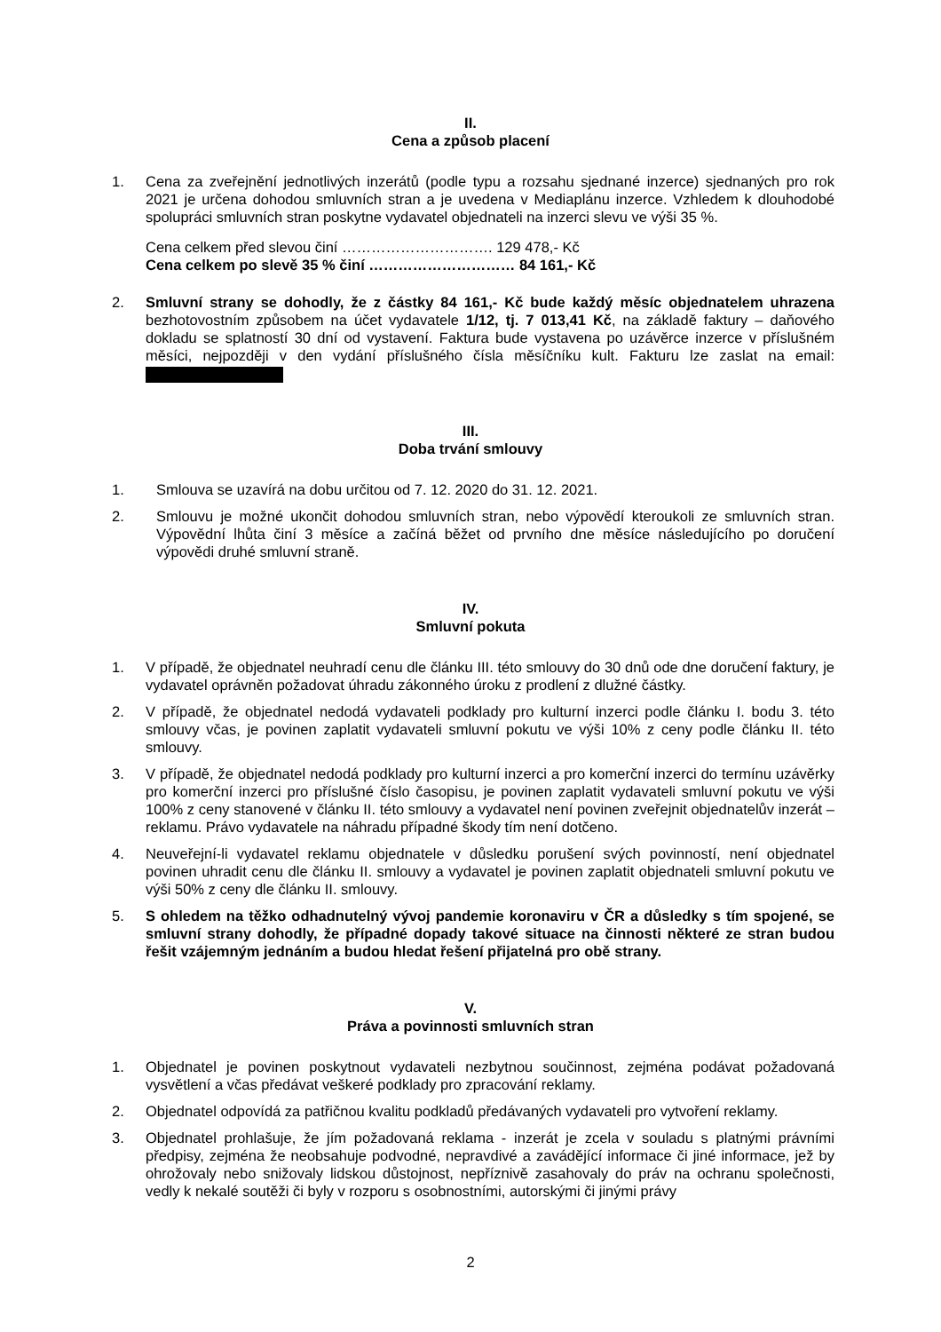II.
Cena a způsob placení
1. Cena za zveřejnění jednotlivých inzerátů (podle typu a rozsahu sjednané inzerce) sjednaných pro rok 2021 je určena dohodou smluvních stran a je uvedena v Mediaplánu inzerce. Vzhledem k dlouhodobé spolupráci smluvních stran poskytne vydavatel objednateli na inzerci slevu ve výši 35 %.
Cena celkem před slevou činí …………………………. 129 478,- Kč
Cena celkem po slevě 35 % činí ………………………… 84 161,- Kč
2. Smluvní strany se dohodly, že z částky 84 161,- Kč bude každý měsíc objednatelem uhrazena bezhotovostním způsobem na účet vydavatele 1/12, tj. 7 013,41 Kč, na základě faktury – daňového dokladu se splatností 30 dní od vystavení. Faktura bude vystavena po uzávěrce inzerce v příslušném měsíci, nejpozději v den vydání příslušného čísla měsíčníku kult. Fakturu lze zaslat na email:
III.
Doba trvání smlouvy
1. Smlouva se uzavírá na dobu určitou od 7. 12. 2020 do 31. 12. 2021.
2. Smlouvu je možné ukončit dohodou smluvních stran, nebo výpovědí kteroukoli ze smluvních stran. Výpovědní lhůta činí 3 měsíce a začíná běžet od prvního dne měsíce následujícího po doručení výpovědi druhé smluvní straně.
IV.
Smluvní pokuta
1. V případě, že objednatel neuhradí cenu dle článku III. této smlouvy do 30 dnů ode dne doručení faktury, je vydavatel oprávněn požadovat úhradu zákonného úroku z prodlení z dlužné částky.
2. V případě, že objednatel nedodá vydavateli podklady pro kulturní inzerci podle článku I. bodu 3. této smlouvy včas, je povinen zaplatit vydavateli smluvní pokutu ve výši 10% z ceny podle článku II. této smlouvy.
3. V případě, že objednatel nedodá podklady pro kulturní inzerci a pro komerční inzerci do termínu uzávěrky pro komerční inzerci pro příslušné číslo časopisu, je povinen zaplatit vydavateli smluvní pokutu ve výši 100% z ceny stanovené v článku II. této smlouvy a vydavatel není povinen zveřejnit objednatelův inzerát – reklamu. Právo vydavatele na náhradu případné škody tím není dotčeno.
4. Neuveřejní-li vydavatel reklamu objednatele v důsledku porušení svých povinností, není objednatel povinen uhradit cenu dle článku II. smlouvy a vydavatel je povinen zaplatit objednateli smluvní pokutu ve výši 50% z ceny dle článku II. smlouvy.
5. S ohledem na těžko odhadnutelný vývoj pandemie koronaviru v ČR a důsledky s tím spojené, se smluvní strany dohodly, že případné dopady takové situace na činnosti některé ze stran budou řešit vzájemným jednáním a budou hledat řešení přijatelná pro obě strany.
V.
Práva a povinnosti smluvních stran
1. Objednatel je povinen poskytnout vydavateli nezbytnou součinnost, zejména podávat požadovaná vysvětlení a včas předávat veškeré podklady pro zpracování reklamy.
2. Objednatel odpovídá za patřičnou kvalitu podkladů předávaných vydavateli pro vytvoření reklamy.
3. Objednatel prohlašuje, že jím požadovaná reklama - inzerát je zcela v souladu s platnými právními předpisy, zejména že neobsahuje podvodné, nepravdivé a zavádějící informace či jiné informace, jež by ohrožovaly nebo snižovaly lidskou důstojnost, nepříznivě zasahovaly do práv na ochranu společnosti, vedly k nekalé soutěži či byly v rozporu s osobnostními, autorskými či jinými právy
2